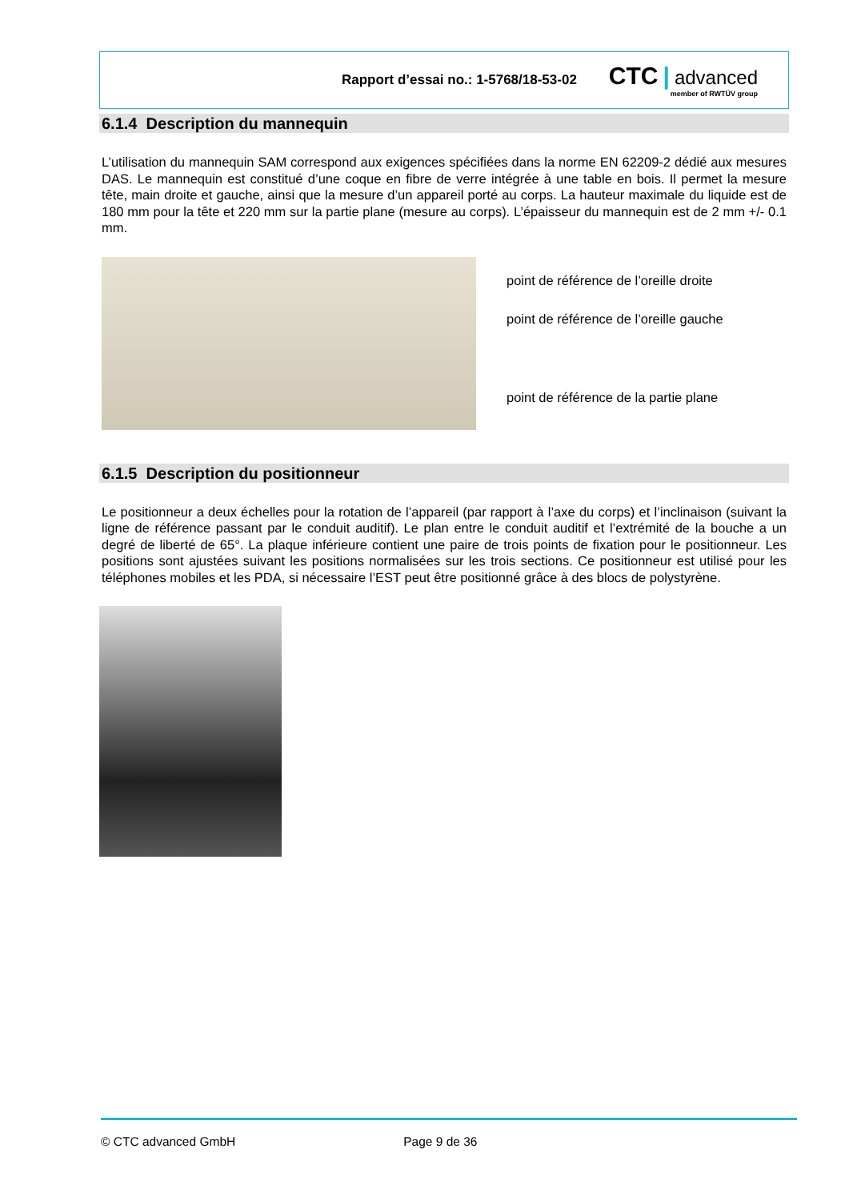Rapport d’essai no.: 1-5768/18-53-02
CTC | advanced
member of RWTÜV group
6.1.4 Description du mannequin
L’utilisation du mannequin SAM correspond aux exigences spécifiées dans la norme EN 62209-2 dédié aux mesures DAS. Le mannequin est constitué d’une coque en fibre de verre intégrée à une table en bois. Il permet la mesure tête, main droite et gauche, ainsi que la mesure d’un appareil porté au corps. La hauteur maximale du liquide est de 180 mm pour la tête et 220 mm sur la partie plane (mesure au corps). L’épaisseur du mannequin est de 2 mm +/- 0.1 mm.
point de référence de l’oreille droite
point de référence de l’oreille gauche
point de référence de la partie plane
6.1.5 Description du positionneur
Le positionneur a deux échelles pour la rotation de l’appareil (par rapport à l’axe du corps) et l’inclinaison (suivant la ligne de référence passant par le conduit auditif). Le plan entre le conduit auditif et l’extrémité de la bouche a un degré de liberté de 65°. La plaque inférieure contient une paire de trois points de fixation pour le positionneur. Les positions sont ajustées suivant les positions normalisées sur les trois sections. Ce positionneur est utilisé pour les téléphones mobiles et les PDA, si nécessaire l’EST peut être positionné grâce à des blocs de polystyrène.
© CTC advanced GmbH Page 9 de 36